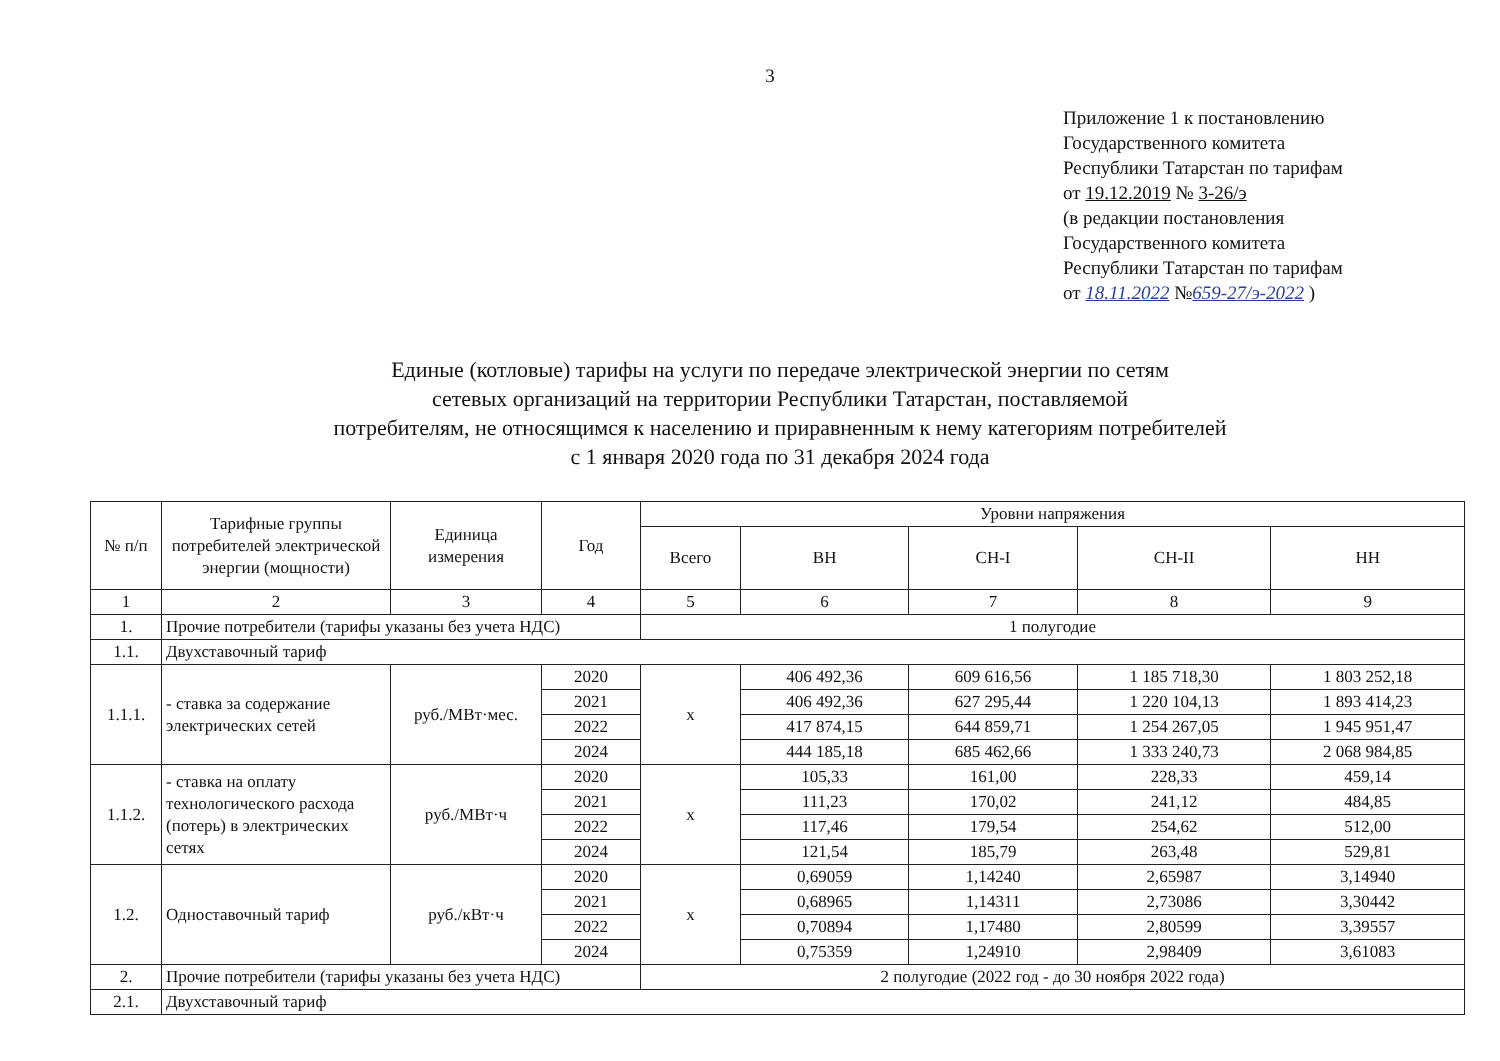3
Приложение 1 к постановлению
Государственного комитета
Республики Татарстан по тарифам
от 19.12.2019 № 3-26/э
(в редакции постановления
Государственного комитета
Республики Татарстан по тарифам
от 18.11.2022 №659-27/э-2022 )
Единые (котловые) тарифы на услуги по передаче электрической энергии по сетям
сетевых организаций на территории Республики Татарстан, поставляемой
потребителям, не относящимся к населению и приравненным к нему категориям потребителей
с 1 января 2020 года по 31 декабря 2024 года
| № п/п | Тарифные группы потребителей электрической энергии (мощности) | Единица измерения | Год | Уровни напряжения | | | | |
| --- | --- | --- | --- | --- | --- | --- | --- | --- |
| | | | | Всего | ВН | СН-I | СН-II | НН |
| 1 | 2 | 3 | 4 | 5 | 6 | 7 | 8 | 9 |
| 1. | Прочие потребители (тарифы указаны без учета НДС) | | | 1 полугодие | | | | |
| 1.1. | Двухставочный тариф | | | | | | | |
| 1.1.1. | - ставка за содержание электрических сетей | руб./МВт·мес. | 2020 | х | 406 492,36 | 609 616,56 | 1 185 718,30 | 1 803 252,18 |
| | | | 2021 | | 406 492,36 | 627 295,44 | 1 220 104,13 | 1 893 414,23 |
| | | | 2022 | | 417 874,15 | 644 859,71 | 1 254 267,05 | 1 945 951,47 |
| | | | 2024 | | 444 185,18 | 685 462,66 | 1 333 240,73 | 2 068 984,85 |
| 1.1.2. | - ставка на оплату технологического расхода (потерь) в электрических сетях | руб./МВт·ч | 2020 | х | 105,33 | 161,00 | 228,33 | 459,14 |
| | | | 2021 | | 111,23 | 170,02 | 241,12 | 484,85 |
| | | | 2022 | | 117,46 | 179,54 | 254,62 | 512,00 |
| | | | 2024 | | 121,54 | 185,79 | 263,48 | 529,81 |
| 1.2. | Одноставочный тариф | руб./кВт·ч | 2020 | х | 0,69059 | 1,14240 | 2,65987 | 3,14940 |
| | | | 2021 | | 0,68965 | 1,14311 | 2,73086 | 3,30442 |
| | | | 2022 | | 0,70894 | 1,17480 | 2,80599 | 3,39557 |
| | | | 2024 | | 0,75359 | 1,24910 | 2,98409 | 3,61083 |
| 2. | Прочие потребители (тарифы указаны без учета НДС) | | | 2 полугодие (2022 год - до 30 ноября 2022 года) | | | | |
| 2.1. | Двухставочный тариф | | | | | | | |